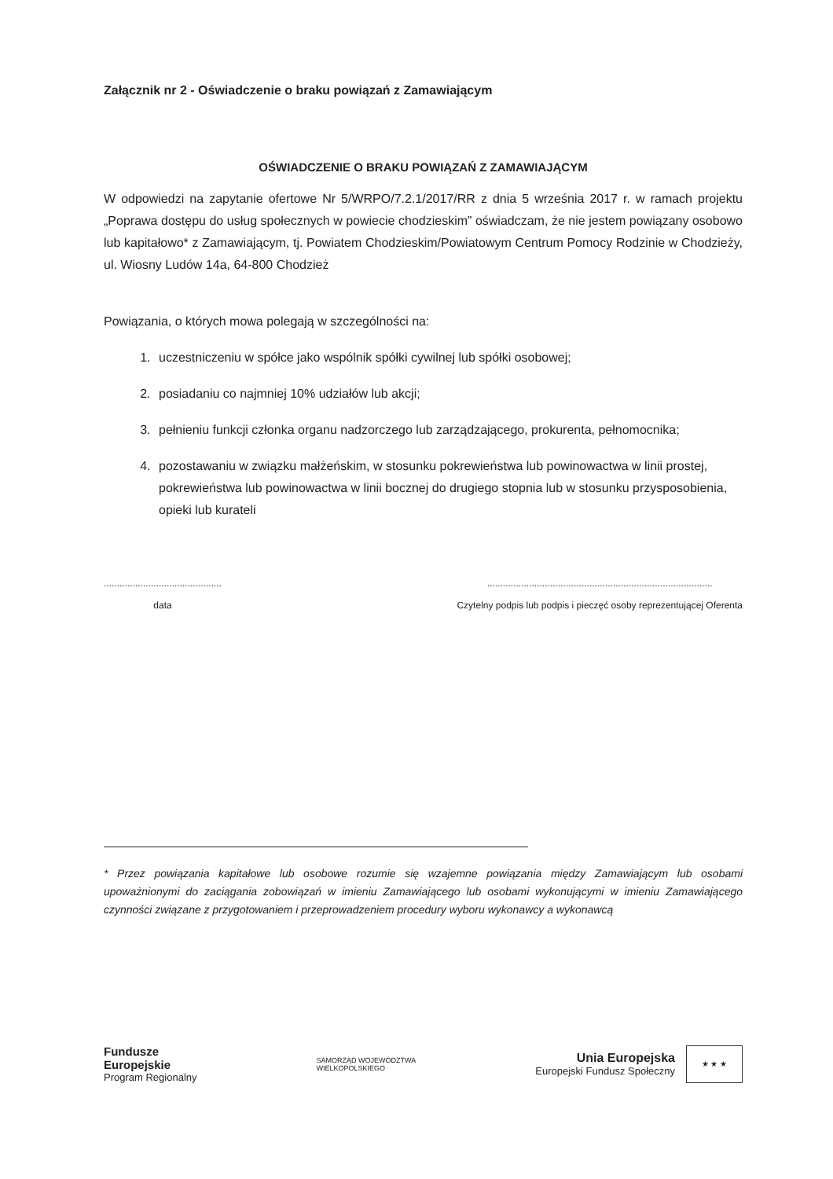Załącznik nr 2 - Oświadczenie o braku powiązań z Zamawiającym
OŚWIADCZENIE O BRAKU POWIĄZAŃ Z ZAMAWIAJĄCYM
W odpowiedzi na zapytanie ofertowe Nr 5/WRPO/7.2.1/2017/RR z dnia 5 września 2017 r. w ramach projektu „Poprawa dostępu do usług społecznych w powiecie chodzieskim” oświadczam, że nie jestem powiązany osobowo lub kapitałowo* z Zamawiającym, tj. Powiatem Chodzieskim/Powiatowym Centrum Pomocy Rodzinie w Chodzieży, ul. Wiosny Ludów 14a, 64-800 Chodzież
Powiązania, o których mowa polegają w szczególności na:
1. uczestniczeniu w spółce jako wspólnik spółki cywilnej lub spółki osobowej;
2. posiadaniu co najmniej 10% udziałów lub akcji;
3. pełnieniu funkcji członka organu nadzorczego lub zarządzającego, prokurenta, pełnomocnika;
4. pozostawaniu w związku małżeńskim, w stosunku pokrewieństwa lub powinowactwa w linii prostej, pokrewieństwa lub powinowactwa w linii bocznej do drugiego stopnia lub w stosunku przysposobienia, opieki lub kurateli
.............................................
data
......................................................................................
Czytelny podpis lub podpis i pieczęć osoby reprezentującej Oferenta
* Przez powiązania kapitałowe lub osobowe rozumie się wzajemne powiązania między Zamawiającym lub osobami upoważnionymi do zaciągania zobowiązań w imieniu Zamawiającego lub osobami wykonującymi w imieniu Zamawiającego czynności związane z przygotowaniem i przeprowadzeniem procedury wyboru wykonawcy a wykonawcą
Fundusze
Europejskie
Program Regionalny
SAMORZĄD WOJEWÓDZTWA
WIELKOPOLSKIEGO
Unia Europejska
Europejski Fundusz Społeczny
★ ★ ★